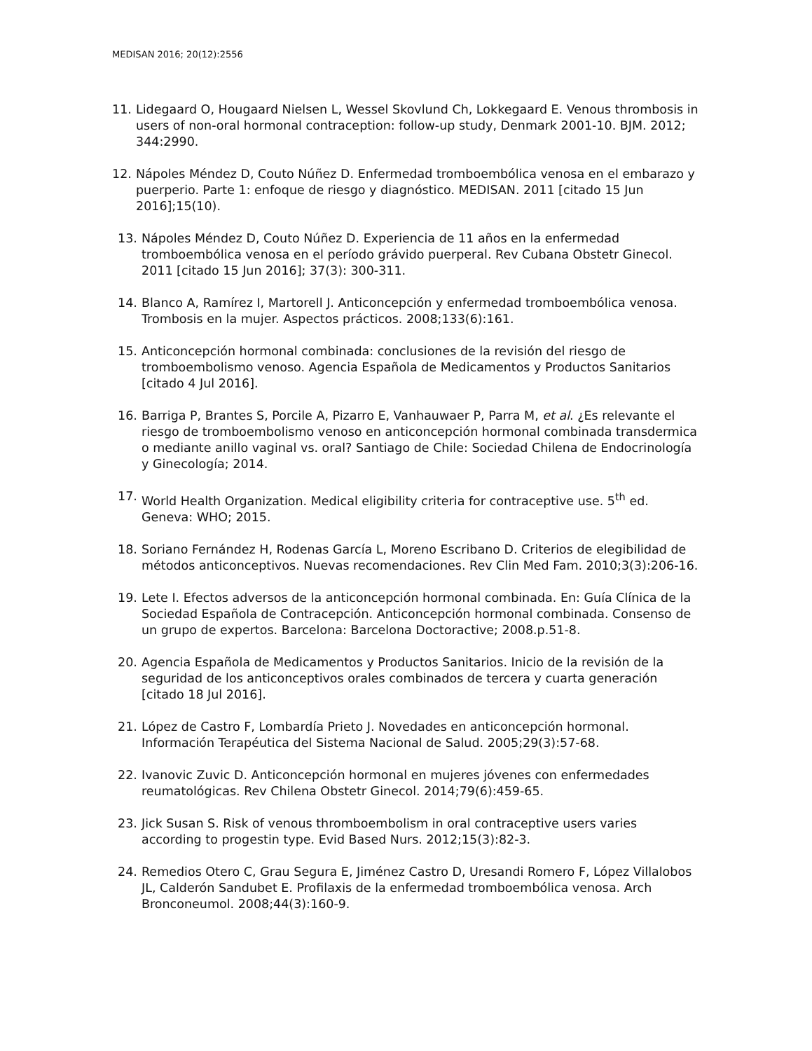MEDISAN 2016; 20(12):2556
11. Lidegaard O, Hougaard Nielsen L, Wessel Skovlund Ch, Lokkegaard E. Venous thrombosis in users of non-oral hormonal contraception: follow-up study, Denmark 2001-10. BJM. 2012; 344:2990.
12. Nápoles Méndez D, Couto Núñez D. Enfermedad tromboembólica venosa en el embarazo y puerperio. Parte 1: enfoque de riesgo y diagnóstico. MEDISAN. 2011 [citado 15 Jun 2016];15(10).
13. Nápoles Méndez D, Couto Núñez D. Experiencia de 11 años en la enfermedad tromboembólica venosa en el período grávido puerperal. Rev Cubana Obstetr Ginecol. 2011 [citado 15 Jun 2016]; 37(3): 300-311.
14. Blanco A, Ramírez I, Martorell J. Anticoncepción y enfermedad tromboembólica venosa. Trombosis en la mujer. Aspectos prácticos. 2008;133(6):161.
15. Anticoncepción hormonal combinada: conclusiones de la revisión del riesgo de tromboembolismo venoso. Agencia Española de Medicamentos y Productos Sanitarios [citado 4 Jul 2016].
16. Barriga P, Brantes S, Porcile A, Pizarro E, Vanhauwaer P, Parra M, et al. ¿Es relevante el riesgo de tromboembolismo venoso en anticoncepción hormonal combinada transdermica o mediante anillo vaginal vs. oral? Santiago de Chile: Sociedad Chilena de Endocrinología y Ginecología; 2014.
17. World Health Organization. Medical eligibility criteria for contraceptive use. 5<sup>th</sup> ed. Geneva: WHO; 2015.
18. Soriano Fernández H, Rodenas García L, Moreno Escribano D. Criterios de elegibilidad de métodos anticonceptivos. Nuevas recomendaciones. Rev Clin Med Fam. 2010;3(3):206-16.
19. Lete I. Efectos adversos de la anticoncepción hormonal combinada. En: Guía Clínica de la Sociedad Española de Contracepción. Anticoncepción hormonal combinada. Consenso de un grupo de expertos. Barcelona: Barcelona Doctoractive; 2008.p.51-8.
20. Agencia Española de Medicamentos y Productos Sanitarios. Inicio de la revisión de la seguridad de los anticonceptivos orales combinados de tercera y cuarta generación [citado 18 Jul 2016].
21. López de Castro F, Lombardía Prieto J. Novedades en anticoncepción hormonal. Información Terapéutica del Sistema Nacional de Salud. 2005;29(3):57-68.
22. Ivanovic Zuvic D. Anticoncepción hormonal en mujeres jóvenes con enfermedades reumatológicas. Rev Chilena Obstetr Ginecol. 2014;79(6):459-65.
23. Jick Susan S. Risk of venous thromboembolism in oral contraceptive users varies according to progestin type. Evid Based Nurs. 2012;15(3):82-3.
24. Remedios Otero C, Grau Segura E, Jiménez Castro D, Uresandi Romero F, López Villalobos JL, Calderón Sandubet E. Profilaxis de la enfermedad tromboembólica venosa. Arch Bronconeumol. 2008;44(3):160-9.